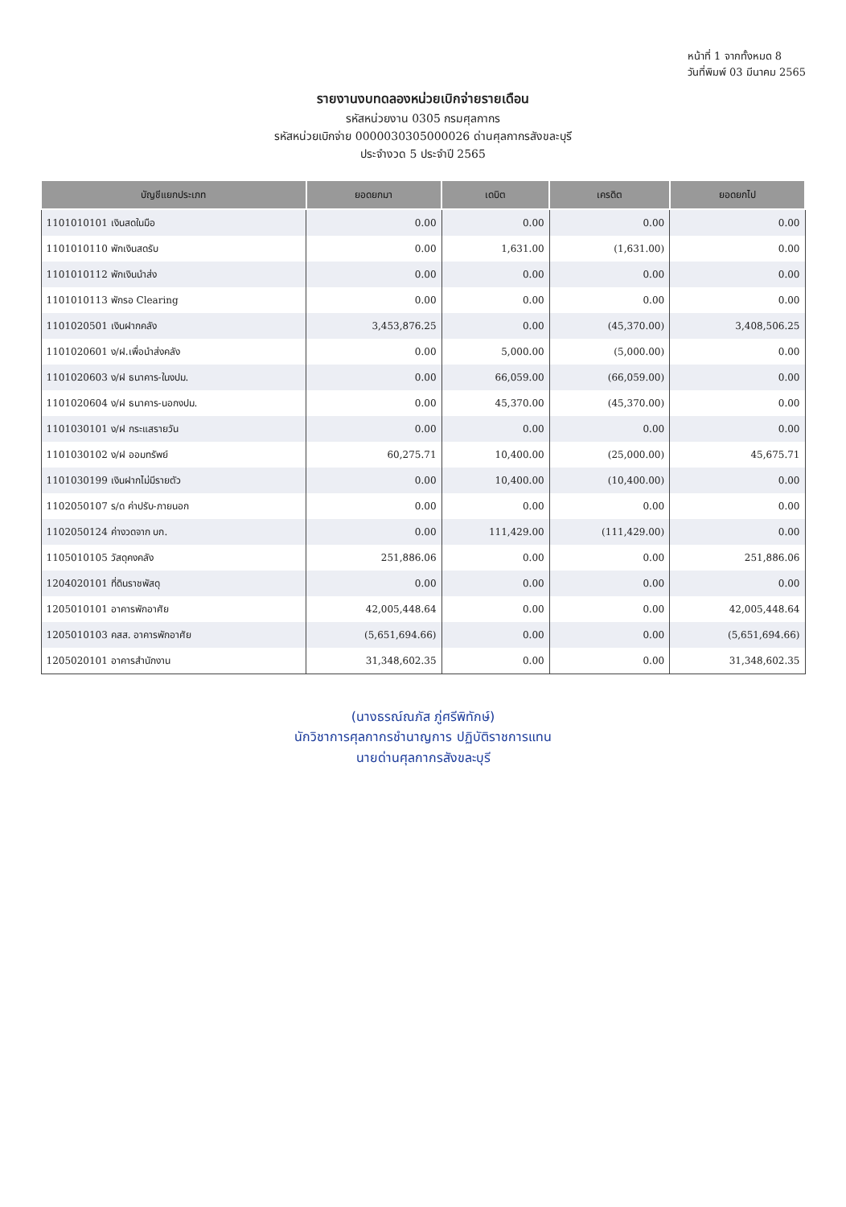หน้าที่ 1 จากทั้งหมด 8
วันที่พิมพ์ 03 มีนาคม 2565
รายงานงบทดลองหน่วยเบิกจ่ายรายเดือน
รหัสหน่วยงาน 0305 กรมศุลกากร
รหัสหน่วยเบิกจ่าย 0000030305000026 ด่านศุลกากรสังขละบุรี
ประจำงวด 5 ประจำปี 2565
| บัญชีแยกประเภท | ยอดยกมา | เดบิต | เครดิต | ยอดยกไป |
| --- | --- | --- | --- | --- |
| 1101010101 เงินสดในมือ | 0.00 | 0.00 | 0.00 | 0.00 |
| 1101010110 พักเงินสดรับ | 0.00 | 1,631.00 | (1,631.00) | 0.00 |
| 1101010112 พักเงินนำส่ง | 0.00 | 0.00 | 0.00 | 0.00 |
| 1101010113 พักรอ Clearing | 0.00 | 0.00 | 0.00 | 0.00 |
| 1101020501 เงินฝากคลัง | 3,453,876.25 | 0.00 | (45,370.00) | 3,408,506.25 |
| 1101020601 ง/ฝ.เพื่อนำส่งคลัง | 0.00 | 5,000.00 | (5,000.00) | 0.00 |
| 1101020603 ง/ฝ ธนาคาร-ในงปม. | 0.00 | 66,059.00 | (66,059.00) | 0.00 |
| 1101020604 ง/ฝ ธนาคาร-นอกงปม. | 0.00 | 45,370.00 | (45,370.00) | 0.00 |
| 1101030101 ง/ฝ กระแสรายวัน | 0.00 | 0.00 | 0.00 | 0.00 |
| 1101030102 ง/ฝ ออมทรัพย์ | 60,275.71 | 10,400.00 | (25,000.00) | 45,675.71 |
| 1101030199 เงินฝากไม่มีรายตัว | 0.00 | 10,400.00 | (10,400.00) | 0.00 |
| 1102050107 ร/ด ค่าปรับ-ภายนอก | 0.00 | 0.00 | 0.00 | 0.00 |
| 1102050124 ค่างวดจาก บก. | 0.00 | 111,429.00 | (111,429.00) | 0.00 |
| 1105010105 วัสดุคงคลัง | 251,886.06 | 0.00 | 0.00 | 251,886.06 |
| 1204020101 ที่ดินราชพัสดุ | 0.00 | 0.00 | 0.00 | 0.00 |
| 1205010101 อาคารพักอาศัย | 42,005,448.64 | 0.00 | 0.00 | 42,005,448.64 |
| 1205010103 คสส. อาคารพักอาศัย | (5,651,694.66) | 0.00 | 0.00 | (5,651,694.66) |
| 1205020101 อาคารสำนักงาน | 31,348,602.35 | 0.00 | 0.00 | 31,348,602.35 |
(นางธรณ์ณภัส ภู่ศรีพิทักษ์)
นักวิชาการศุลกากรชำนาญการ ปฏิบัติราชการแทน
นายด่านศุลกากรสังขละบุรี